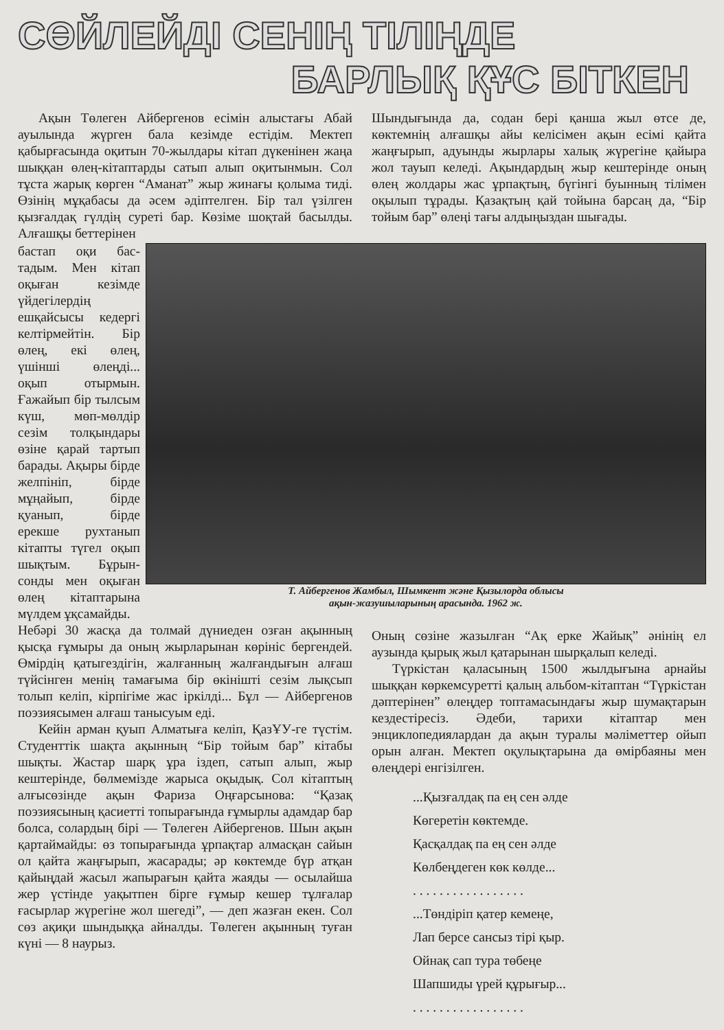СӨЙЛЕЙДІ СЕНІҢ ТІЛІҢДЕ
БАРЛЫҚ ҚҰС БІТКЕН
Ақын Төлеген Айбергенов есімін алыстағы Абай ауылында жүрген бала кезімде естідім. Мектеп қабырғасында оқитын 70-жылдары кітап дүкенінен жаңа шыққан өлең-кітаптарды сатып алып оқитынмын. Сол тұста жарық көрген “Аманат” жыр жинағы қолыма тиді. Өзінің мұқабасы да әсем әдіптелген. Бір тал үзілген қызғалдақ гүлдің суреті бар. Көзіме шоқтай басылды. Алғашқы беттерінен
Шындығында да, содан бері қанша жыл өтсе де, көктемнің алғашқы айы келісімен ақын есімі қайта жаңғырып, адуынды жырлары халық жүрегіне қайыра жол тауып келеді. Ақындардың жыр кештерінде оның өлең жолдары жас ұрпақтың, бүгінгі буынның тілімен оқылып тұрады. Қазақтың қай тойына барсаң да, “Бір тойым бар” өлеңі тағы алдыңыздан шығады.
бастап оқи бас- тадым. Мен кітап оқыған кезімде үйдегілердің ешқайсысы кедергі келтірмейтін. Бір өлең, екі өлең, үшінші өлеңді... оқып отырмын. Ғажайып бір тылсым күш, мөп-мөлдір сезім толқындары өзіне қарай тартып барады. Ақыры бірде желпініп, бірде мұңайып, бірде қуанып, бірде ерекше рухтанып кітапты түгел оқып шықтым. Бұрын-сонды мен оқыған өлең кітаптарына мүлдем ұқсамайды.
Т. Айбергенов Жамбыл, Шымкент және Қызылорда облысы
ақын-жазушыларының арасында. 1962 ж.
Небәрі 30 жасқа да толмай дүниеден озған ақынның қысқа ғұмыры да оның жырларынан көрініс бергендей. Өмірдің қатыгездігін, жалғанның жалғандығын алғаш түйсінген менің тамағыма бір өкінішті сезім лықсып толып келіп, кірпігіме жас іркілді... Бұл — Айбергенов поэзиясымен алғаш танысуым еді.
Кейін арман қуып Алматыға келіп, ҚазҰУ-ге түстім. Студенттік шақта ақынның “Бір тойым бар” кітабы шықты. Жастар шарқ ұра іздеп, сатып алып, жыр кештерінде, бөлмемізде жарыса оқыдық. Сол кітаптың алғысөзінде ақын Фариза Оңғарсынова: “Қазақ поэзиясының қасиетті топырағында ғұмырлы адамдар бар болса, солардың бірі — Төлеген Айбергенов. Шын ақын қартаймайды: өз топырағында ұрпақтар алмасқан сайын ол қайта жаңғырып, жасарады; әр көктемде бүр атқан қайыңдай жасыл жапырағын қайта жаяды — осылайша жер үстінде уақытпен бірге ғұмыр кешер тұлғалар ғасырлар жүрегіне жол шегеді”, — деп жазған екен. Сол сөз ақиқи шындыққа айналды. Төлеген ақынның туған күні — 8 наурыз.
Оның сөзіне жазылған “Ақ ерке Жайық” әнінің ел аузында қырық жыл қатарынан шырқалып келеді.
Түркістан қаласының 1500 жылдығына арнайы шыққан көркемсуретті қалың альбом-кітаптан “Түркістан дәптерінен” өлеңдер топтамасындағы жыр шумақтарын кездестіресіз. Әдеби, тарихи кітаптар мен энциклопедиялардан да ақын туралы мәліметтер ойып орын алған. Мектеп оқулықтарына да өмірбаяны мен өлеңдері енгізілген.
...Қызғалдақ па ең сен әлде
Көгеретін көктемде.
Қасқалдақ па ең сен әлде
Көлбеңдеген көк көлде...
. . . . . . . . . . . . . . . . .
...Төндіріп қатер кемеңе,
Лап берсе сансыз тірі қыр.
Ойнақ сап тура төбеңе
Шапшиды үрей құрығыр...
. . . . . . . . . . . . . . . . .